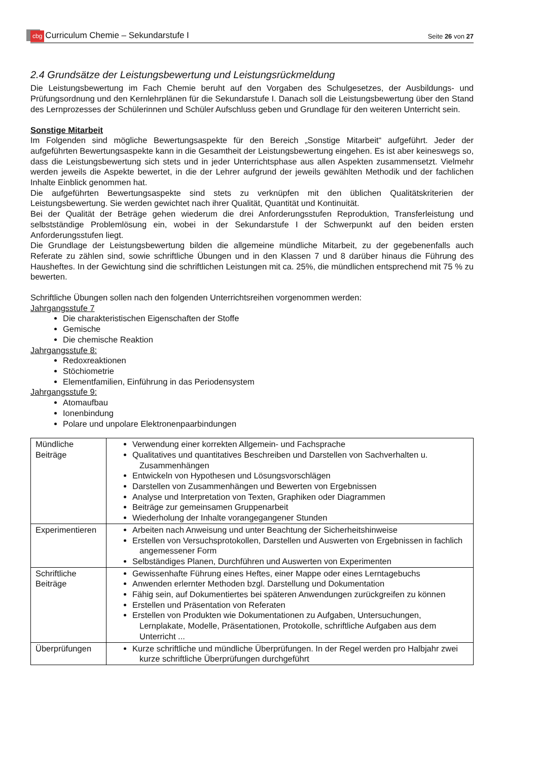cbg Curriculum Chemie – Sekundarstufe I Seite 26 von 27
2.4 Grundsätze der Leistungsbewertung und Leistungsrückmeldung
Die Leistungsbewertung im Fach Chemie beruht auf den Vorgaben des Schulgesetzes, der Ausbildungs- und Prüfungsordnung und den Kernlehrplänen für die Sekundarstufe I. Danach soll die Leistungsbewertung über den Stand des Lernprozesses der Schülerinnen und Schüler Aufschluss geben und Grundlage für den weiteren Unterricht sein.
Sonstige Mitarbeit
Im Folgenden sind mögliche Bewertungsaspekte für den Bereich „Sonstige Mitarbeit“ aufgeführt. Jeder der aufgeführten Bewertungsaspekte kann in die Gesamtheit der Leistungsbewertung eingehen. Es ist aber keineswegs so, dass die Leistungsbewertung sich stets und in jeder Unterrichtsphase aus allen Aspekten zusammensetzt. Vielmehr werden jeweils die Aspekte bewertet, in die der Lehrer aufgrund der jeweils gewählten Methodik und der fachlichen Inhalte Einblick genommen hat.
Die aufgeführten Bewertungsaspekte sind stets zu verknüpfen mit den üblichen Qualitätskriterien der Leistungsbewertung. Sie werden gewichtet nach ihrer Qualität, Quantität und Kontinuität.
Bei der Qualität der Beträge gehen wiederum die drei Anforderungsstufen Reproduktion, Transferleistung und selbstständige Problemlösung ein, wobei in der Sekundarstufe I der Schwerpunkt auf den beiden ersten Anforderungsstufen liegt.
Die Grundlage der Leistungsbewertung bilden die allgemeine mündliche Mitarbeit, zu der gegebenenfalls auch Referate zu zählen sind, sowie schriftliche Übungen und in den Klassen 7 und 8 darüber hinaus die Führung des Hausheftes. In der Gewichtung sind die schriftlichen Leistungen mit ca. 25%, die mündlichen entsprechend mit 75 % zu bewerten.
Schriftliche Übungen sollen nach den folgenden Unterrichtsreihen vorgenommen werden:
Jahrgangsstufe 7
Die charakteristischen Eigenschaften der Stoffe
Gemische
Die chemische Reaktion
Jahrgangsstufe 8:
Redoxreaktionen
Stöchiometrie
Elementfamilien, Einführung in das Periodensystem
Jahrgangsstufe 9:
Atomaufbau
Ionenbindung
Polare und unpolare Elektronenpaarbindungen
| Mündliche Beiträge | Verwendung einer korrekten Allgemein- und Fachsprache Qualitatives und quantitatives Beschreiben und Darstellen von Sachverhalten u. Zusammenhängen Entwickeln von Hypothesen und Lösungsvorschlägen Darstellen von Zusammenhängen und Bewerten von Ergebnissen Analyse und Interpretation von Texten, Graphiken oder Diagrammen Beiträge zur gemeinsamen Gruppenarbeit Wiederholung der Inhalte vorangegangener Stunden |
| Experimentieren | Arbeiten nach Anweisung und unter Beachtung der Sicherheitshinweise Erstellen von Versuchsprotokollen, Darstellen und Auswerten von Ergebnissen in fachlich angemessener Form Selbständiges Planen, Durchführen und Auswerten von Experimenten |
| Schriftliche Beiträge | Gewissenhafte Führung eines Heftes, einer Mappe oder eines Lerntagebuchs Anwenden erlernter Methoden bzgl. Darstellung und Dokumentation Fähig sein, auf Dokumentiertes bei späteren Anwendungen zurückgreifen zu können Erstellen und Präsentation von Referaten Erstellen von Produkten wie Dokumentationen zu Aufgaben, Untersuchungen, Lernplakate, Modelle, Präsentationen, Protokolle, schriftliche Aufgaben aus dem Unterricht ... |
| Überprüfungen | Kurze schriftliche und mündliche Überprüfungen. In der Regel werden pro Halbjahr zwei kurze schriftliche Überprüfungen durchgeführt |